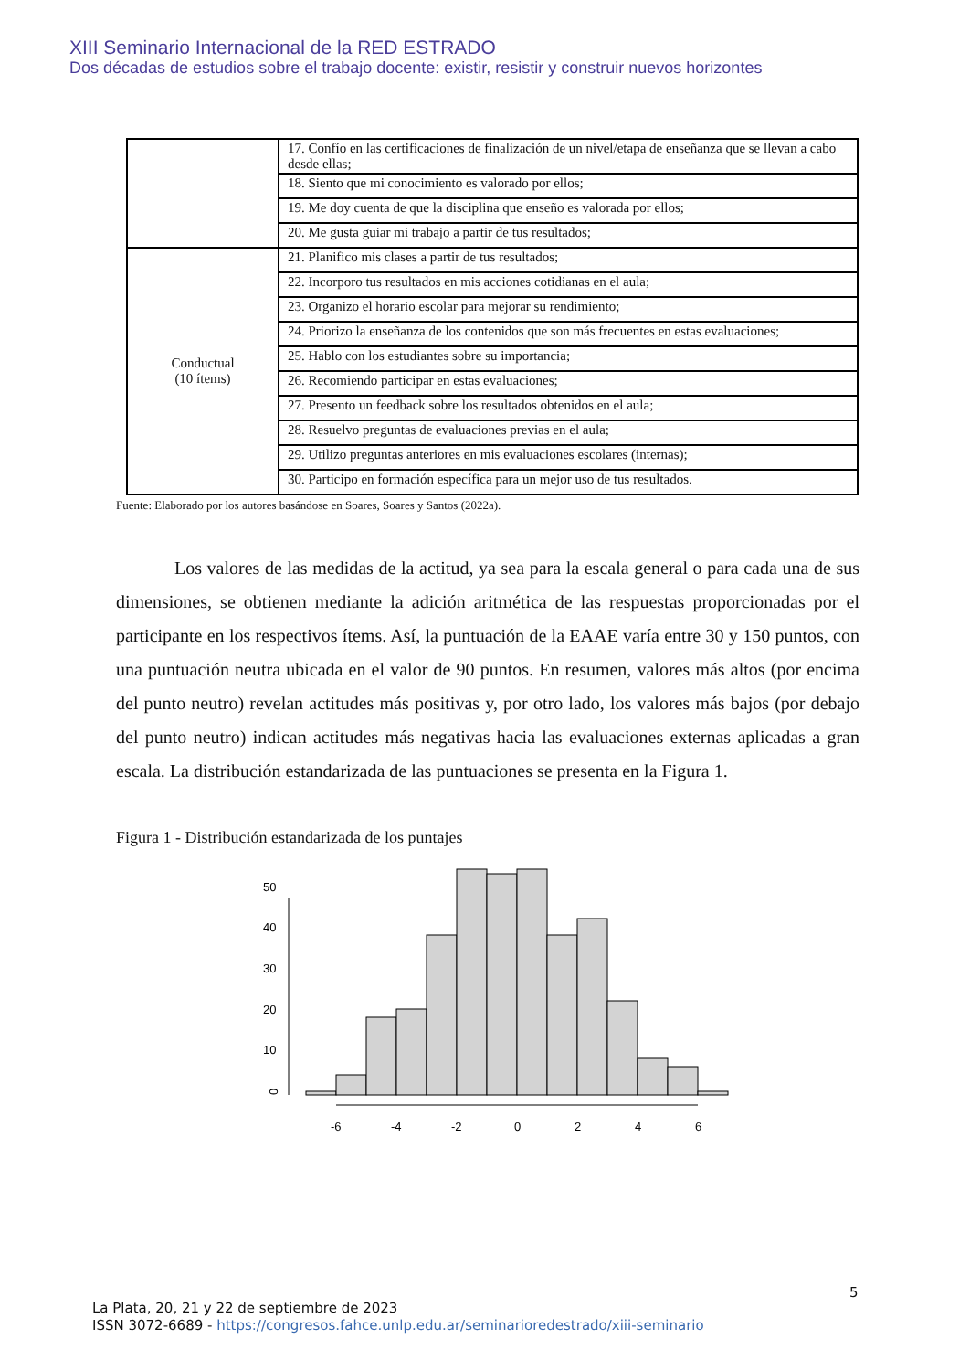XIII Seminario Internacional de la RED ESTRADO
Dos décadas de estudios sobre el trabajo docente: existir, resistir y construir nuevos horizontes
| | 17. Confío en las certificaciones de finalización de un nivel/etapa de enseñanza que se llevan a cabo desde ellas; |
| | 18. Siento que mi conocimiento es valorado por ellos; |
| | 19. Me doy cuenta de que la disciplina que enseño es valorada por ellos; |
| | 20. Me gusta guiar mi trabajo a partir de tus resultados; |
| Conductual (10 ítems) | 21. Planifico mis clases a partir de tus resultados; |
| | 22. Incorporo tus resultados en mis acciones cotidianas en el aula; |
| | 23. Organizo el horario escolar para mejorar su rendimiento; |
| | 24. Priorizo la enseñanza de los contenidos que son más frecuentes en estas evaluaciones; |
| | 25. Hablo con los estudiantes sobre su importancia; |
| | 26. Recomiendo participar en estas evaluaciones; |
| | 27. Presento un feedback sobre los resultados obtenidos en el aula; |
| | 28. Resuelvo preguntas de evaluaciones previas en el aula; |
| | 29. Utilizo preguntas anteriores en mis evaluaciones escolares (internas); |
| | 30. Participo en formación específica para un mejor uso de tus resultados. |
Fuente: Elaborado por los autores basándose en Soares, Soares y Santos (2022a).
Los valores de las medidas de la actitud, ya sea para la escala general o para cada una de sus dimensiones, se obtienen mediante la adición aritmética de las respuestas proporcionadas por el participante en los respectivos ítems. Así, la puntuación de la EAAE varía entre 30 y 150 puntos, con una puntuación neutra ubicada en el valor de 90 puntos. En resumen, valores más altos (por encima del punto neutro) revelan actitudes más positivas y, por otro lado, los valores más bajos (por debajo del punto neutro) indican actitudes más negativas hacia las evaluaciones externas aplicadas a gran escala. La distribución estandarizada de las puntuaciones se presenta en la Figura 1.
Figura 1 - Distribución estandarizada de los puntajes
0
10
20
30
40
50
-6
-4
-2
0
2
4
6
5
La Plata, 20, 21 y 22 de septiembre de 2023
ISSN 3072-6689 - https://congresos.fahce.unlp.edu.ar/seminarioredestrado/xiii-seminario